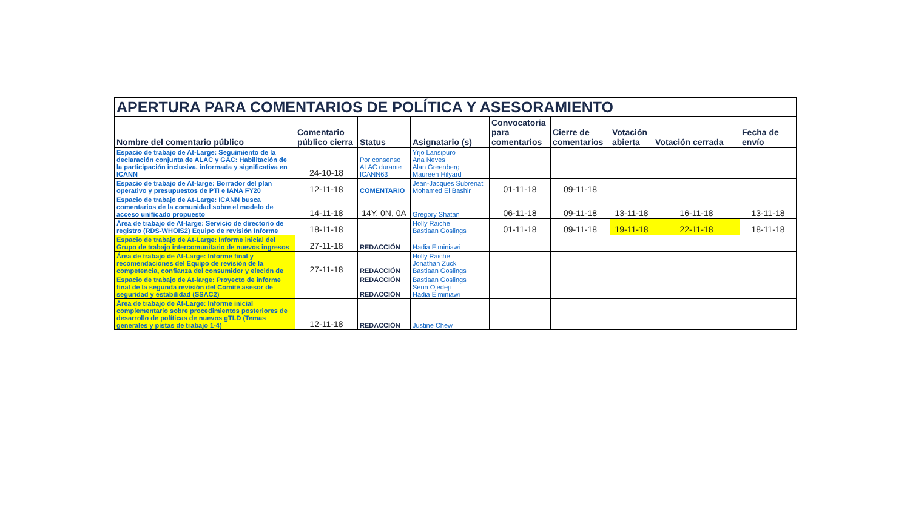| APERTURA PARA COMENTARIOS DE POLÍTICA Y ASESORAMIENTO | | | | | | | | |
| --- | --- | --- | --- | --- | --- | --- | --- | --- |
| Nombre del comentario público | Comentario público cierra | Status | Asignatario (s) | Convocatoria para comentarios | Cierre de comentarios | Votación abierta | Votación cerrada | Fecha de envío |
| Espacio de trabajo de At-Large: Seguimiento de la declaración conjunta de ALAC y GAC: Habilitación de la participación inclusiva, informada y significativa en ICANN | 24-10-18 | Por consenso ALAC durante ICANN63 | Yrjo Lansipuro Ana Neves Alan Greenberg Maureen Hilyard | | | | | |
| Espacio de trabajo de At-large: Borrador del plan operativo y presupuestos de PTI e IANA FY20 | 12-11-18 | COMENTARIO | Jean-Jacques Subrenat Mohamed El Bashir | 01-11-18 | 09-11-18 | | | |
| Espacio de trabajo de At-Large: ICANN busca comentarios de la comunidad sobre el modelo de acceso unificado propuesto | 14-11-18 | 14Y, 0N, 0A | Gregory Shatan | 06-11-18 | 09-11-18 | 13-11-18 | 16-11-18 | 13-11-18 |
| Área de trabajo de At-large: Servicio de directorio de registro (RDS-WHOIS2) Equipo de revisión Informe | 18-11-18 | | Holly Raiche Bastiaan Goslings | 01-11-18 | 09-11-18 | 19-11-18 | 22-11-18 | 18-11-18 |
| Espacio de trabajo de At-Large: Informe inicial del Grupo de trabajo intercomunitario de nuevos ingresos | 27-11-18 | REDACCIÓN | Hadia Elminiawi | | | | | |
| Área de trabajo de At-Large: Informe final y recomendaciones del Equipo de revisión de la competencia, confianza del consumidor y eleción de | 27-11-18 | REDACCIÓN | Holly Raiche Jonathan Zuck Bastiaan Goslings | | | | | |
| Espacio de trabajo de At-large: Proyecto de informe final de la segunda revisión del Comité asesor de seguridad y estabilidad (SSAC2) | | REDACCIÓN REDACCIÓN | Bastiaan Goslings Seun Ojedeji Hadia Elminiawi | | | | | |
| Área de trabajo de At-Large: Informe inicial complementario sobre procedimientos posteriores de desarrollo de políticas de nuevos gTLD (Temas generales y pistas de trabajo 1-4) | 12-11-18 | REDACCIÓN | Justine Chew | | | | | |